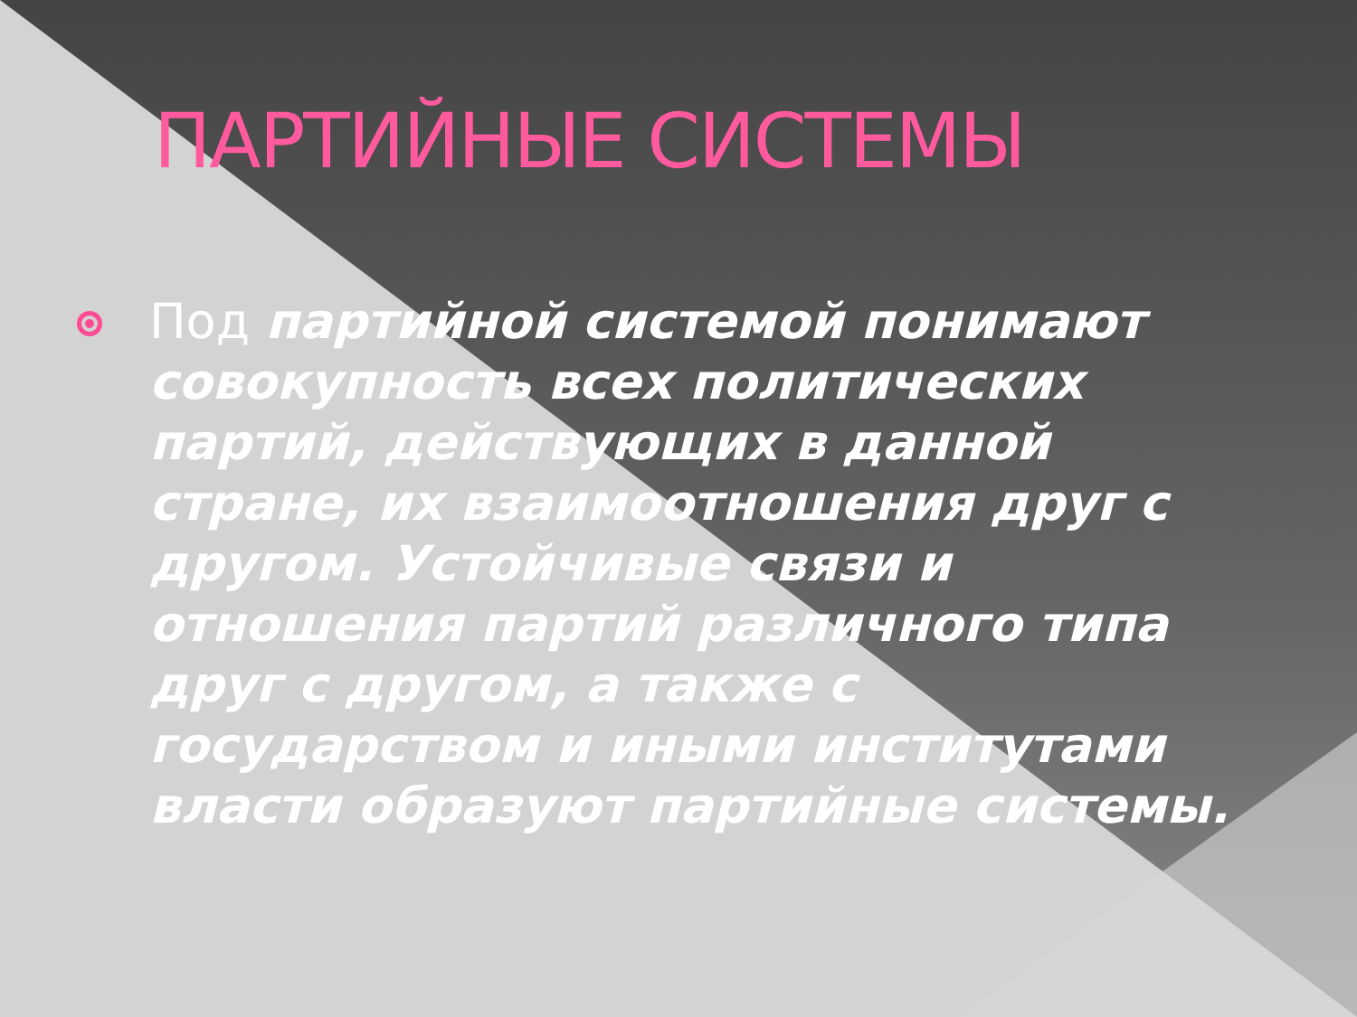ПАРТИЙНЫЕ СИСТЕМЫ
Под партийной системой понимают совокупность всех политических партий, действующих в данной стране, их взаимоотношения друг с другом. Устойчивые связи и отношения партий различного типа друг с другом, а также с государством и иными институтами власти образуют партийные системы.